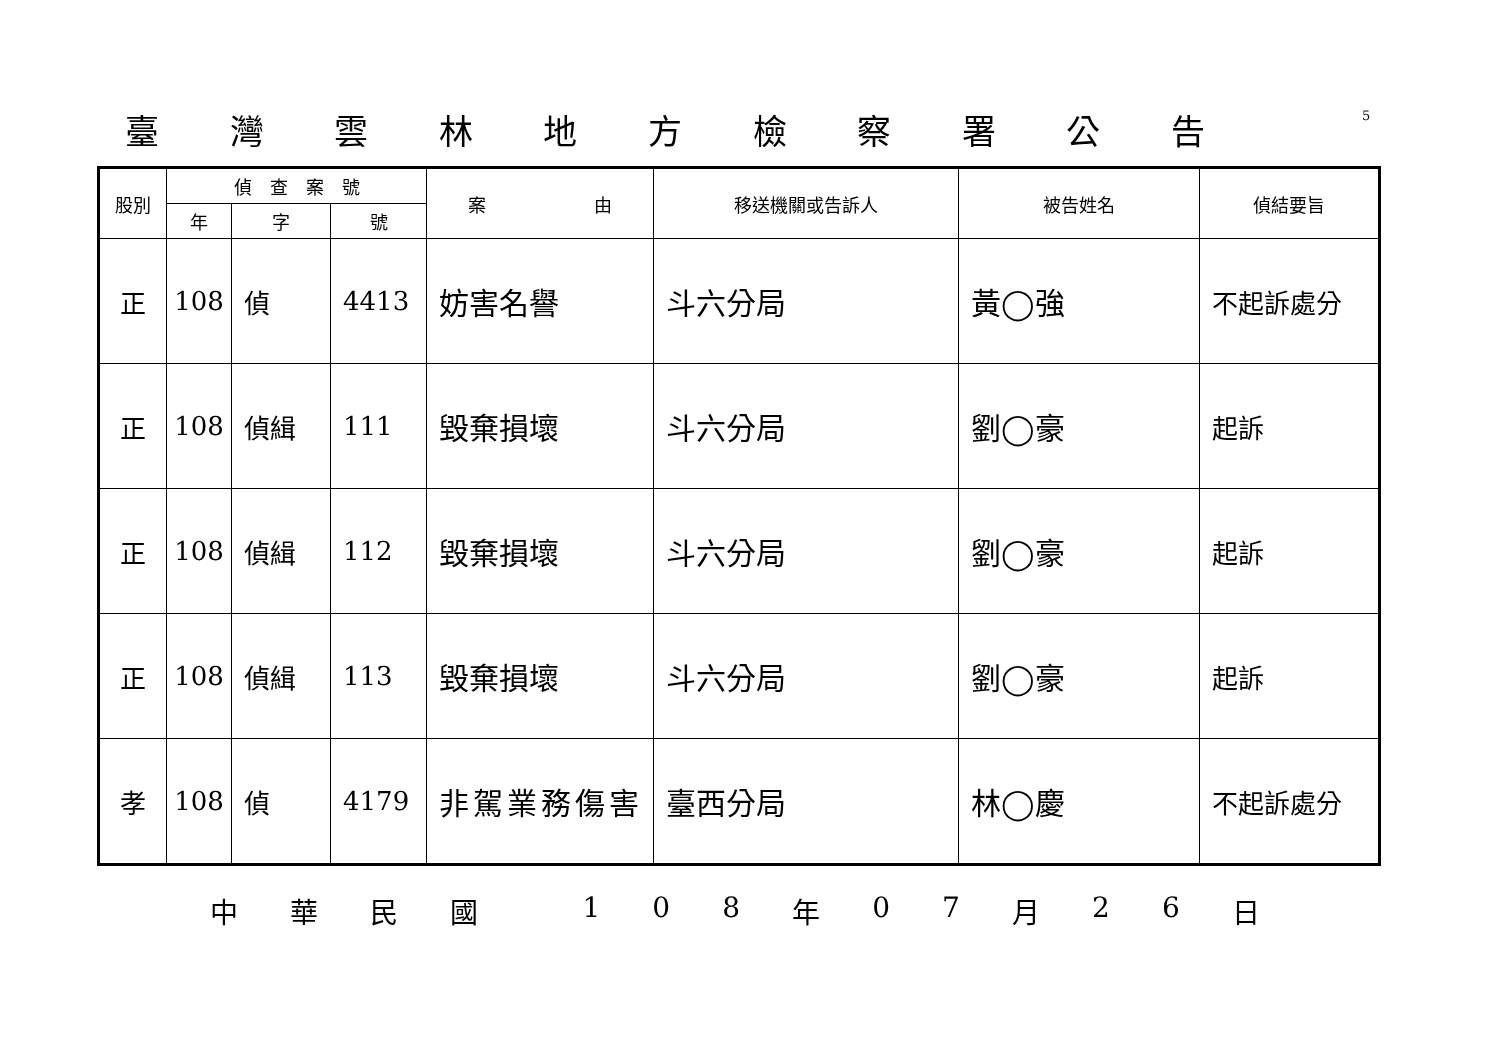臺灣雲林地方檢察署公告
5
| 股別 | 偵 查 案 號 | | | 案 由 | 移送機關或告訴人 | 被告姓名 | 偵結要旨 |
| --- | --- | --- | --- | --- | --- | --- | --- |
| | 年 | 字 | 號 | | | | |
| 正 | 108 | 偵 | 4413 | 妨害名譽 | 斗六分局 | 黃◯強 | 不起訴處分 |
| 正 | 108 | 偵緝 | 111 | 毀棄損壞 | 斗六分局 | 劉◯豪 | 起訴 |
| 正 | 108 | 偵緝 | 112 | 毀棄損壞 | 斗六分局 | 劉◯豪 | 起訴 |
| 正 | 108 | 偵緝 | 113 | 毀棄損壞 | 斗六分局 | 劉◯豪 | 起訴 |
| 孝 | 108 | 偵 | 4179 | 非駕業務傷害 | 臺西分局 | 林◯慶 | 不起訴處分 |
中華民國 108 年 07 月 26 日